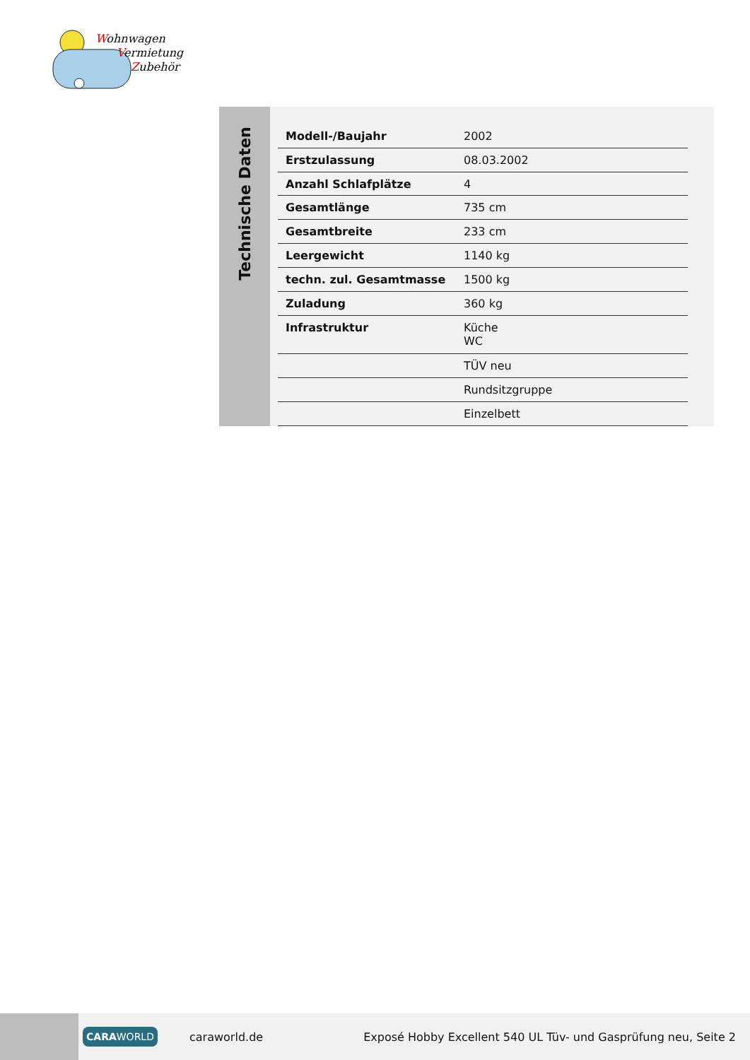Wohnwagen
Vermietung
Zubehör
Technische Daten
| Modell-/Baujahr | 2002 |
| Erstzulassung | 08.03.2002 |
| Anzahl Schlafplätze | 4 |
| Gesamtlänge | 735 cm |
| Gesamtbreite | 233 cm |
| Leergewicht | 1140 kg |
| techn. zul. Gesamtmasse | 1500 kg |
| Zuladung | 360 kg |
| Infrastruktur | Küche WC |
| | TÜV neu |
| | Rundsitzgruppe |
| | Einzelbett |
CARAWORLD
caraworld.de
Exposé Hobby Excellent 540 UL Tüv- und Gasprüfung neu, Seite 2